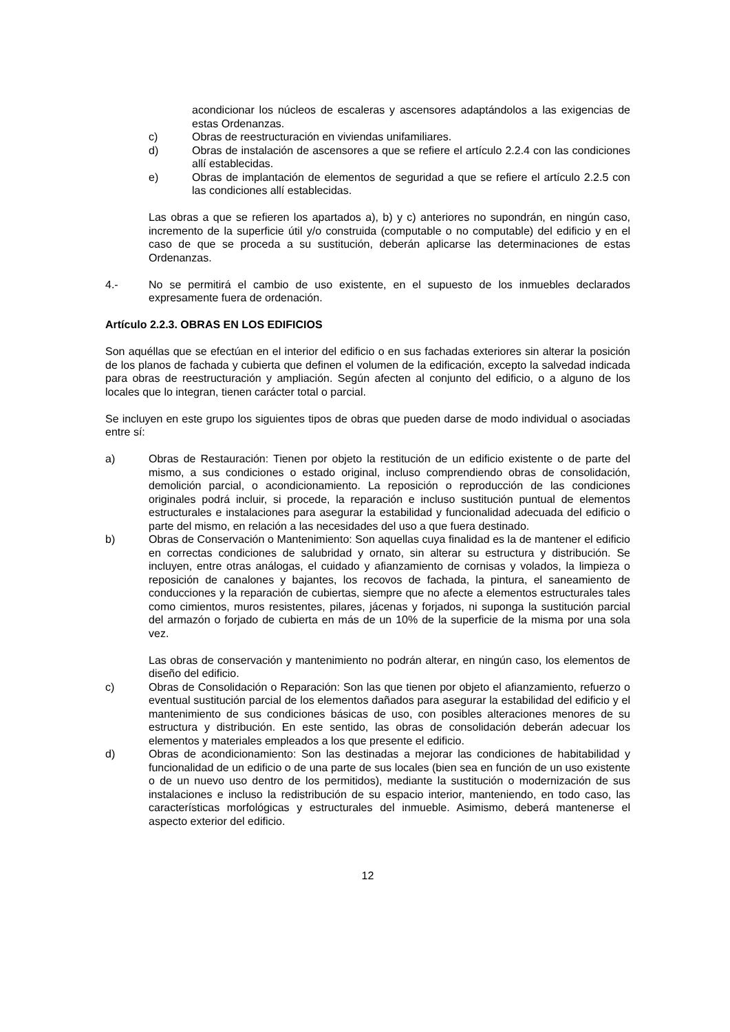acondicionar los núcleos de escaleras y ascensores adaptándolos a las exigencias de estas Ordenanzas.
c) Obras de reestructuración en viviendas unifamiliares.
d) Obras de instalación de ascensores a que se refiere el artículo 2.2.4 con las condiciones allí establecidas.
e) Obras de implantación de elementos de seguridad a que se refiere el artículo 2.2.5 con las condiciones allí establecidas.
Las obras a que se refieren los apartados a), b) y c) anteriores no supondrán, en ningún caso, incremento de la superficie útil y/o construida (computable o no computable) del edificio y en el caso de que se proceda a su sustitución, deberán aplicarse las determinaciones de estas Ordenanzas.
4.- No se permitirá el cambio de uso existente, en el supuesto de los inmuebles declarados expresamente fuera de ordenación.
Artículo 2.2.3. OBRAS EN LOS EDIFICIOS
Son aquéllas que se efectúan en el interior del edificio o en sus fachadas exteriores sin alterar la posición de los planos de fachada y cubierta que definen el volumen de la edificación, excepto la salvedad indicada para obras de reestructuración y ampliación. Según afecten al conjunto del edificio, o a alguno de los locales que lo integran, tienen carácter total o parcial.
Se incluyen en este grupo los siguientes tipos de obras que pueden darse de modo individual o asociadas entre sí:
a) Obras de Restauración: Tienen por objeto la restitución de un edificio existente o de parte del mismo, a sus condiciones o estado original, incluso comprendiendo obras de consolidación, demolición parcial, o acondicionamiento. La reposición o reproducción de las condiciones originales podrá incluir, si procede, la reparación e incluso sustitución puntual de elementos estructurales e instalaciones para asegurar la estabilidad y funcionalidad adecuada del edificio o parte del mismo, en relación a las necesidades del uso a que fuera destinado.
b) Obras de Conservación o Mantenimiento: Son aquellas cuya finalidad es la de mantener el edificio en correctas condiciones de salubridad y ornato, sin alterar su estructura y distribución. Se incluyen, entre otras análogas, el cuidado y afianzamiento de cornisas y volados, la limpieza o reposición de canalones y bajantes, los recovos de fachada, la pintura, el saneamiento de conducciones y la reparación de cubiertas, siempre que no afecte a elementos estructurales tales como cimientos, muros resistentes, pilares, jácenas y forjados, ni suponga la sustitución parcial del armazón o forjado de cubierta en más de un 10% de la superficie de la misma por una sola vez.
Las obras de conservación y mantenimiento no podrán alterar, en ningún caso, los elementos de diseño del edificio.
c) Obras de Consolidación o Reparación: Son las que tienen por objeto el afianzamiento, refuerzo o eventual sustitución parcial de los elementos dañados para asegurar la estabilidad del edificio y el mantenimiento de sus condiciones básicas de uso, con posibles alteraciones menores de su estructura y distribución. En este sentido, las obras de consolidación deberán adecuar los elementos y materiales empleados a los que presente el edificio.
d) Obras de acondicionamiento: Son las destinadas a mejorar las condiciones de habitabilidad y funcionalidad de un edificio o de una parte de sus locales (bien sea en función de un uso existente o de un nuevo uso dentro de los permitidos), mediante la sustitución o modernización de sus instalaciones e incluso la redistribución de su espacio interior, manteniendo, en todo caso, las características morfológicas y estructurales del inmueble. Asimismo, deberá mantenerse el aspecto exterior del edificio.
12